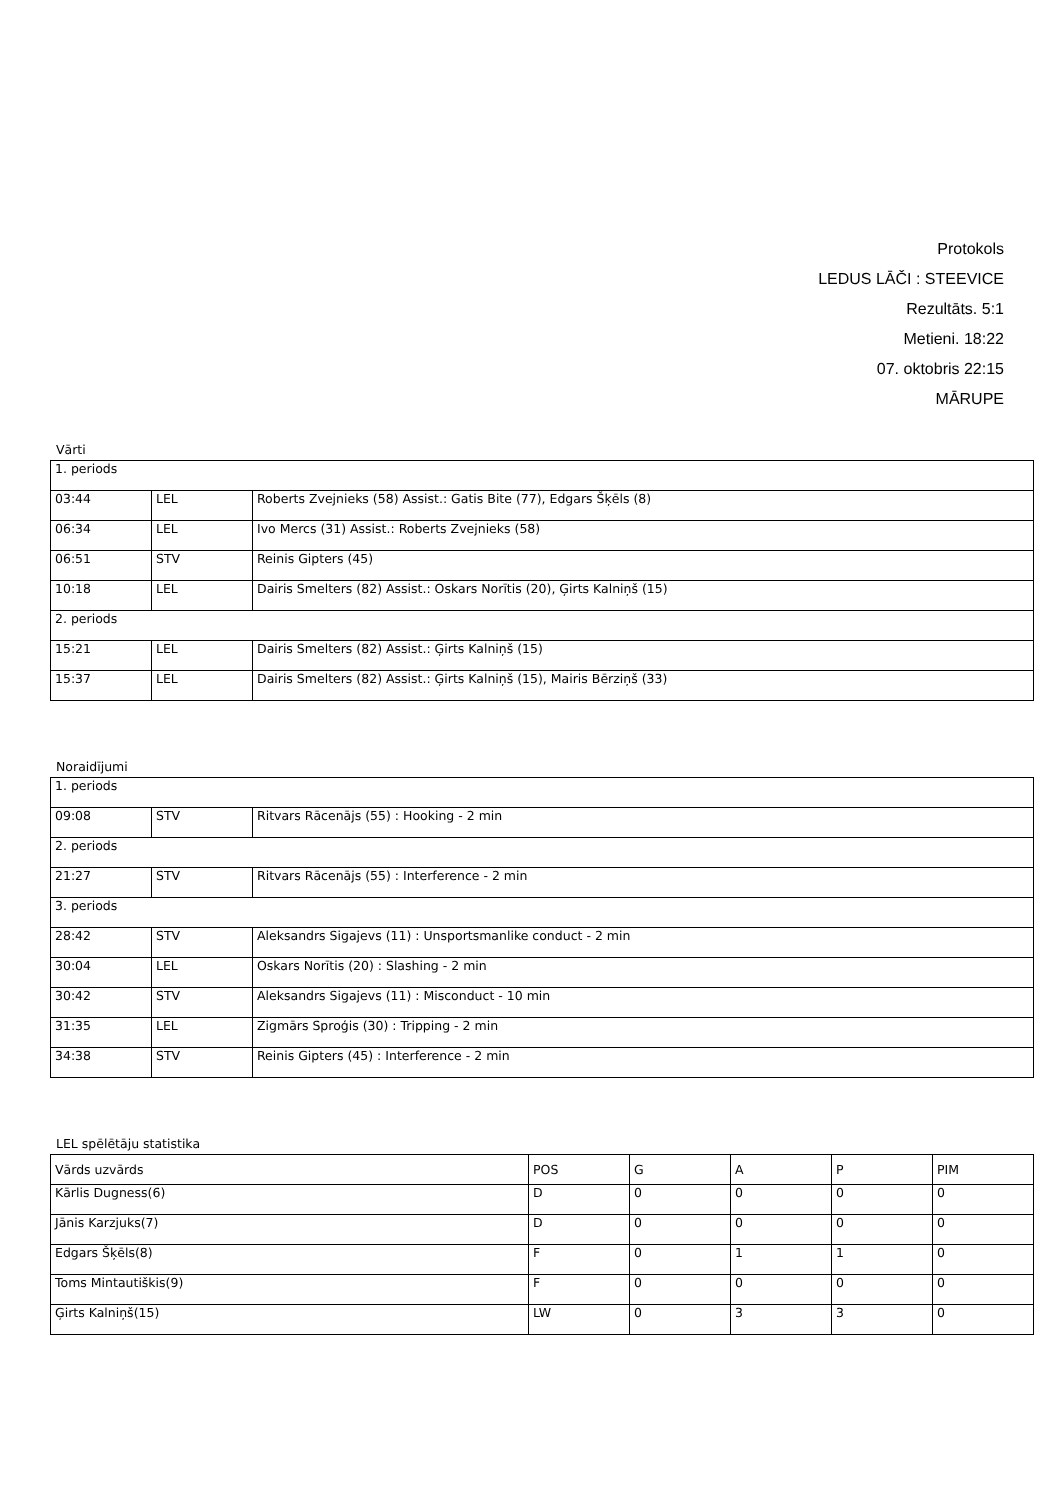Protokols
LEDUS LĀČI : STEEVICE
Rezultāts. 5:1
Metieni. 18:22
07. oktobris 22:15
MĀRUPE
Vārti
| 1. periods | | |
| 03:44 | LEL | Roberts Zvejnieks (58) Assist.: Gatis Bite (77), Edgars Šķēls (8) |
| 06:34 | LEL | Ivo Mercs (31) Assist.: Roberts Zvejnieks (58) |
| 06:51 | STV | Reinis Gipters (45) |
| 10:18 | LEL | Dairis Smelters (82) Assist.: Oskars Norītis (20), Ģirts Kalniņš (15) |
| 2. periods | | |
| 15:21 | LEL | Dairis Smelters (82) Assist.: Ģirts Kalniņš (15) |
| 15:37 | LEL | Dairis Smelters (82) Assist.: Ģirts Kalniņš (15), Mairis Bērziņš (33) |
Noraidījumi
| 1. periods | | |
| 09:08 | STV | Ritvars Rācenājs (55) : Hooking - 2 min |
| 2. periods | | |
| 21:27 | STV | Ritvars Rācenājs (55) : Interference - 2 min |
| 3. periods | | |
| 28:42 | STV | Aleksandrs Sigajevs (11) : Unsportsmanlike conduct - 2 min |
| 30:04 | LEL | Oskars Norītis (20) : Slashing - 2 min |
| 30:42 | STV | Aleksandrs Sigajevs (11) : Misconduct - 10 min |
| 31:35 | LEL | Zigmārs Sproģis (30) : Tripping - 2 min |
| 34:38 | STV | Reinis Gipters (45) : Interference - 2 min |
LEL spēlētāju statistika
| Vārds uzvārds | POS | G | A | P | PIM |
| Kārlis Dugness(6) | D | 0 | 0 | 0 | 0 |
| Jānis Karzjuks(7) | D | 0 | 0 | 0 | 0 |
| Edgars Šķēls(8) | F | 0 | 1 | 1 | 0 |
| Toms Mintautiškis(9) | F | 0 | 0 | 0 | 0 |
| Ģirts Kalniņš(15) | LW | 0 | 3 | 3 | 0 |